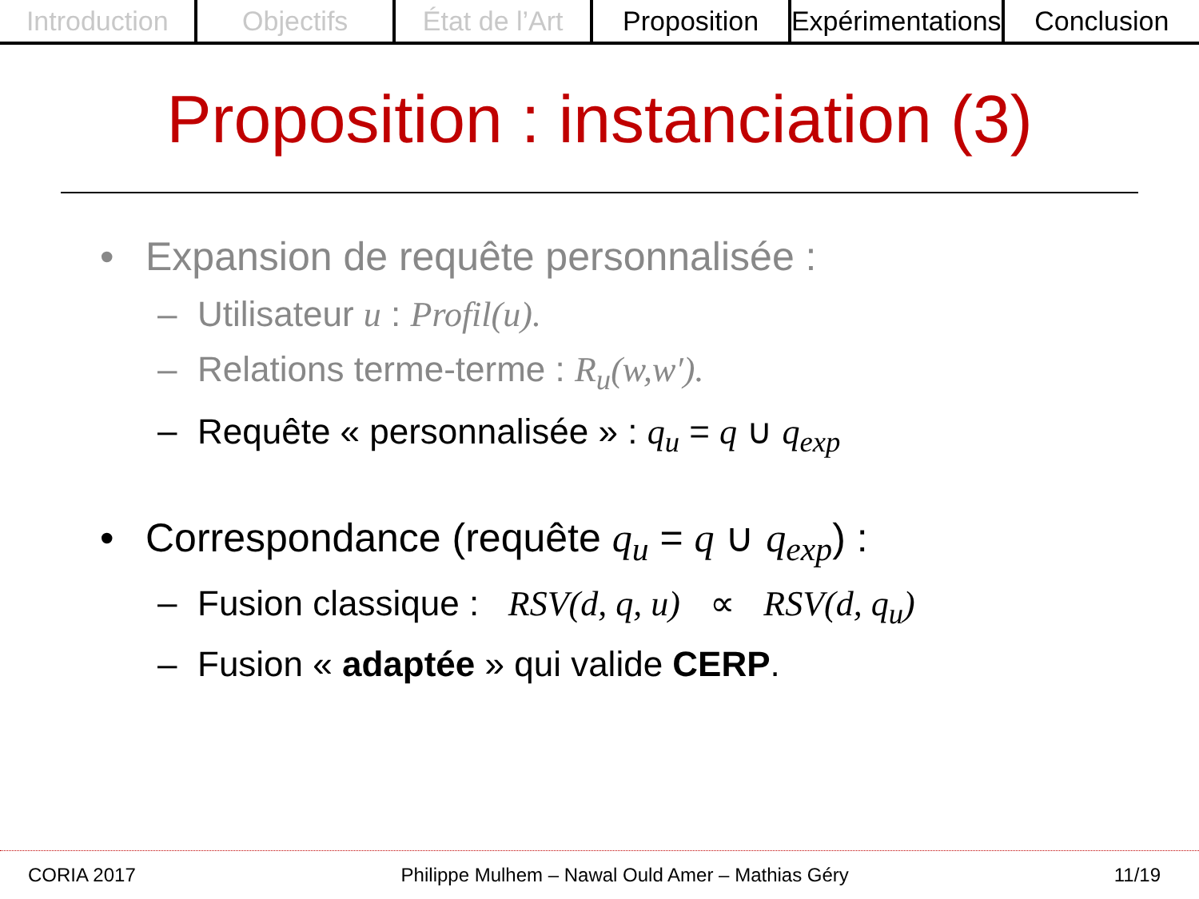Introduction Objectifs État de l’Art Proposition Expérimentations Conclusion
Proposition : instanciation (3)
• Expansion de requête personnalisée :
– Utilisateur u : Profil(u).
– Relations terme-terme : R<sub>u</sub>(w,w′).
– Requête « personnalisée » : q<sub>u</sub> = q ∪ q<sub>exp</sub>
• Correspondance (requête q<sub>u</sub> = q ∪ q<sub>exp</sub>) :
– Fusion classique : RSV(d, q, u) ∝ RSV(d, q<sub>u</sub>)
– Fusion « adaptée » qui valide CERP.
CORIA 2017 Philippe Mulhem – Nawal Ould Amer – Mathias Géry 11/19